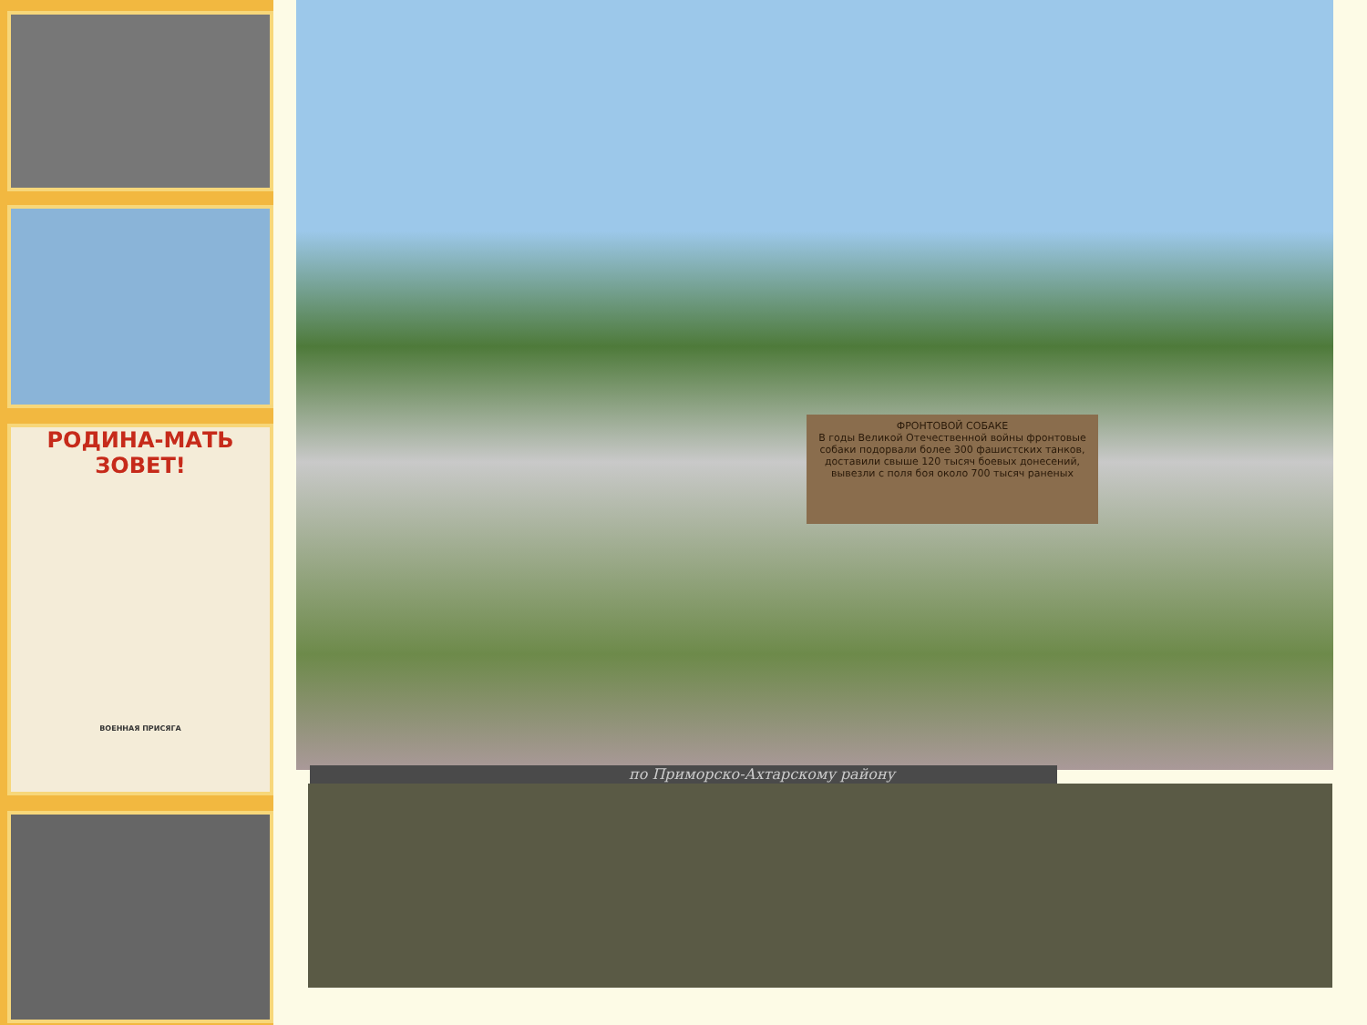РОДИНА-МАТЬ
ЗОВЕТ!
ВОЕННАЯ ПРИСЯГА
ФРОНТОВОЙ СОБАКЕ
В годы Великой Отечественной войны фронтовые собаки подорвали более 300 фашистских танков, доставили свыше 120 тысяч боевых донесений, вывезли с поля боя около 700 тысяч раненых
по Приморско-Ахтарскому району